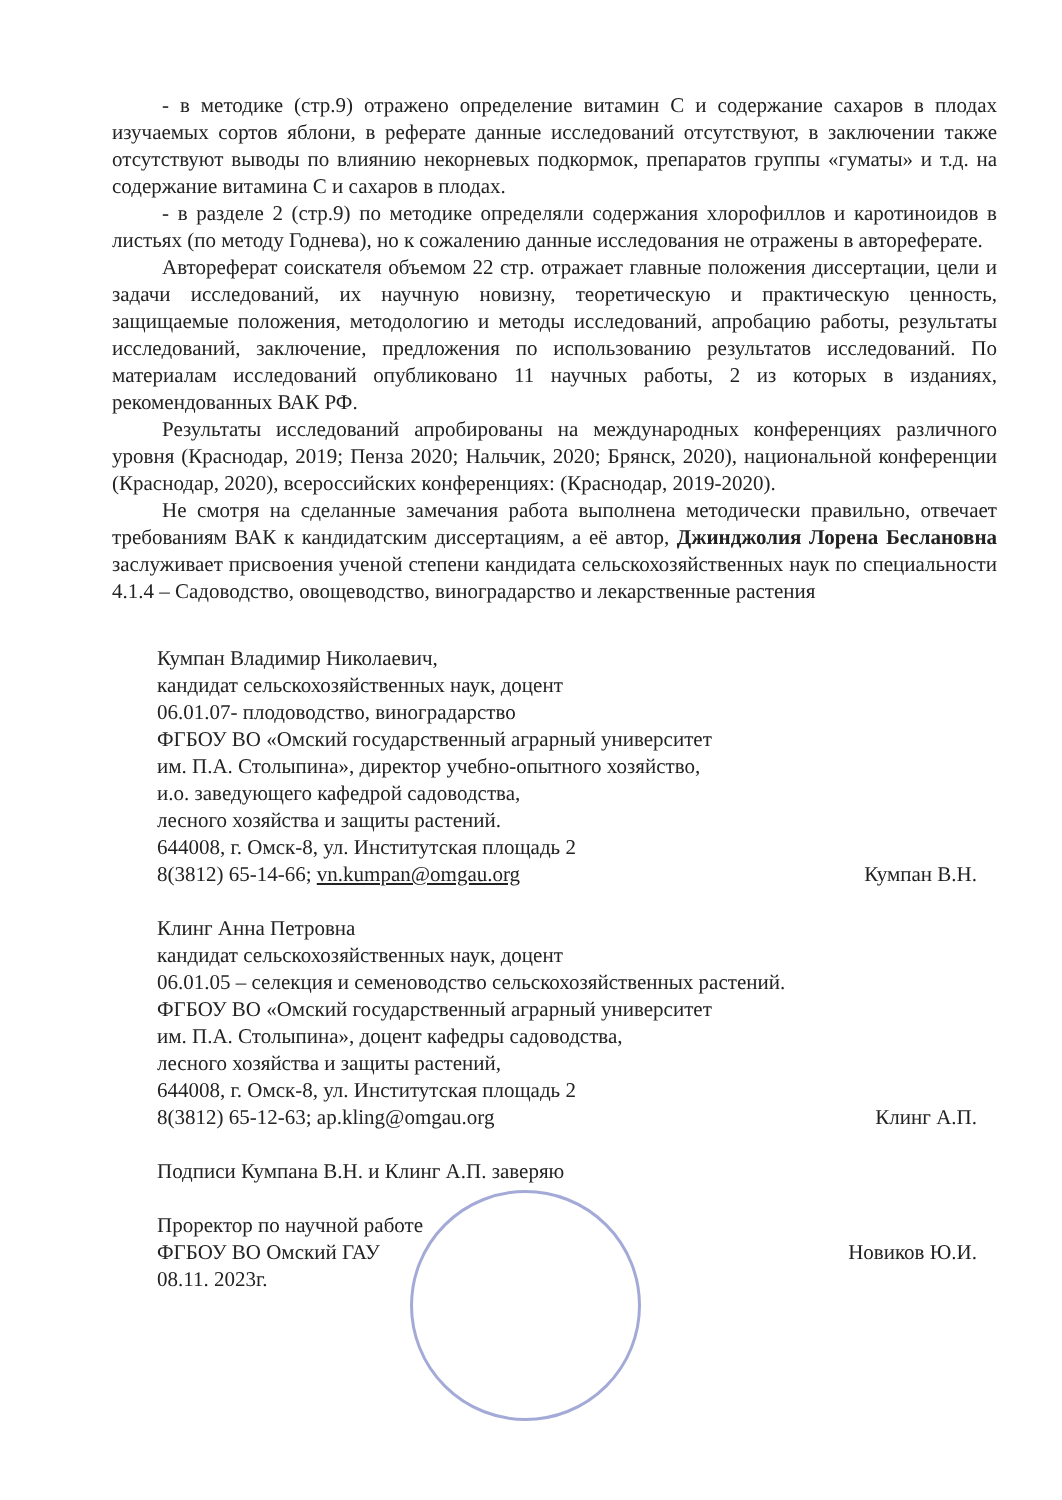- в методике (стр.9) отражено определение витамин С и содержание сахаров в плодах изучаемых сортов яблони, в реферате данные исследований отсутствуют, в заключении также отсутствуют выводы по влиянию некорневых подкормок, препаратов группы «гуматы» и т.д. на содержание витамина С и сахаров в плодах.
- в разделе 2 (стр.9) по методике определяли содержания хлорофиллов и каротиноидов в листьях (по методу Годнева), но к сожалению данные исследования не отражены в автореферате.
Автореферат соискателя объемом 22 стр. отражает главные положения диссертации, цели и задачи исследований, их научную новизну, теоретическую и практическую ценность, защищаемые положения, методологию и методы исследований, апробацию работы, результаты исследований, заключение, предложения по использованию результатов исследований. По материалам исследований опубликовано 11 научных работы, 2 из которых в изданиях, рекомендованных ВАК РФ.
Результаты исследований апробированы на международных конференциях различного уровня (Краснодар, 2019; Пенза 2020; Нальчик, 2020; Брянск, 2020), национальной конференции (Краснодар, 2020), всероссийских конференциях: (Краснодар, 2019-2020).
Не смотря на сделанные замечания работа выполнена методически правильно, отвечает требованиям ВАК к кандидатским диссертациям, а её автор, Джинджолия Лорена Беслановна заслуживает присвоения ученой степени кандидата сельскохозяйственных наук по специальности 4.1.4 – Садоводство, овощеводство, виноградарство и лекарственные растения
Кумпан Владимир Николаевич,
кандидат сельскохозяйственных наук, доцент
06.01.07- плодоводство, виноградарство
ФГБОУ ВО «Омский государственный аграрный университет
им. П.А. Столыпина», директор учебно-опытного хозяйство,
и.о. заведующего кафедрой садоводства,
лесного хозяйства и защиты растений.
644008, г. Омск-8, ул. Институтская площадь 2
8(3812) 65-14-66; vn.kumpan@omgau.org Кумпан В.Н.
Клинг Анна Петровна
кандидат сельскохозяйственных наук, доцент
06.01.05 – селекция и семеноводство сельскохозяйственных растений.
ФГБОУ ВО «Омский государственный аграрный университет
им. П.А. Столыпина», доцент кафедры садоводства,
лесного хозяйства и защиты растений,
644008, г. Омск-8, ул. Институтская площадь 2
8(3812) 65-12-63; ap.kling@omgau.org Клинг А.П.
Подписи Кумпана В.Н. и Клинг А.П. заверяю
Проректор по научной работе
ФГБОУ ВО Омский ГАУ Новиков Ю.И.
08.11. 2023г.